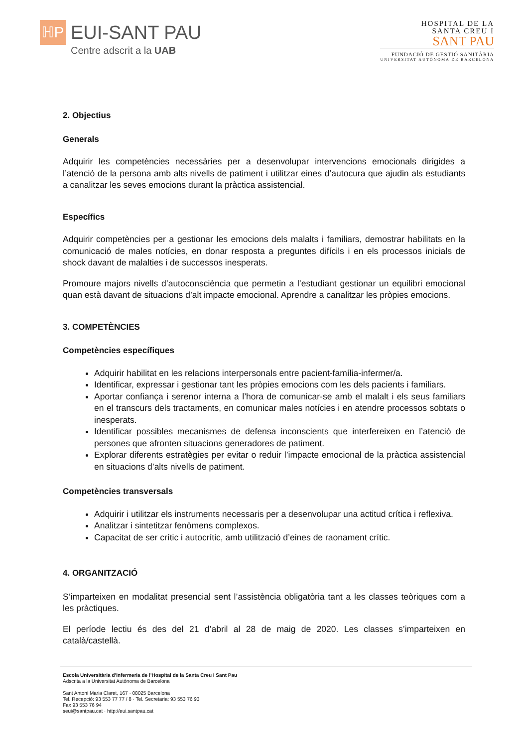ℍP
EUI-SANT PAU
Centre adscrit a la UAB
HOSPITAL DE LA
SANTA CREU I
SANT PAU
FUNDACIÓ DE GESTIÓ SANITÀRIA
UNIVERSITAT AUTÒNOMA DE BARCELONA
2. Objectius
Generals
Adquirir les competències necessàries per a desenvolupar intervencions emocionals dirigides a l’atenció de la persona amb alts nivells de patiment i utilitzar eines d’autocura que ajudin als estudiants a canalitzar les seves emocions durant la pràctica assistencial.
Específics
Adquirir competències per a gestionar les emocions dels malalts i familiars, demostrar habilitats en la comunicació de males notícies, en donar resposta a preguntes difícils i en els processos inicials de shock davant de malalties i de successos inesperats.
Promoure majors nivells d’autoconsciència que permetin a l’estudiant gestionar un equilibri emocional quan està davant de situacions d’alt impacte emocional. Aprendre a canalitzar les pròpies emocions.
3. COMPETÈNCIES
Competències específiques
Adquirir habilitat en les relacions interpersonals entre pacient-família-infermer/a.
Identificar, expressar i gestionar tant les pròpies emocions com les dels pacients i familiars.
Aportar confiança i serenor interna a l’hora de comunicar-se amb el malalt i els seus familiars en el transcurs dels tractaments, en comunicar males notícies i en atendre processos sobtats o inesperats.
Identificar possibles mecanismes de defensa inconscients que interfereixen en l’atenció de persones que afronten situacions generadores de patiment.
Explorar diferents estratègies per evitar o reduir l’impacte emocional de la pràctica assistencial en situacions d’alts nivells de patiment.
Competències transversals
Adquirir i utilitzar els instruments necessaris per a desenvolupar una actitud crítica i reflexiva.
Analitzar i sintetitzar fenòmens complexos.
Capacitat de ser crític i autocrític, amb utilització d’eines de raonament crític.
4. ORGANITZACIÓ
S’imparteixen en modalitat presencial sent l’assistència obligatòria tant a les classes teòriques com a les pràctiques.
El període lectiu és des del 21 d’abril al 28 de maig de 2020. Les classes s’imparteixen en català/castellà.
Escola Universitària d’Infermeria de l’Hospital de la Santa Creu i Sant Pau
Adscrita a la Universitat Autònoma de Barcelona
Sant Antoni Maria Claret, 167 · 08025 Barcelona
Tel. Recepció: 93 553 77 77 / 8 · Tel. Secretaria: 93 553 76 93
Fax 93 553 76 94
seui@santpau.cat · http://eui.santpau.cat